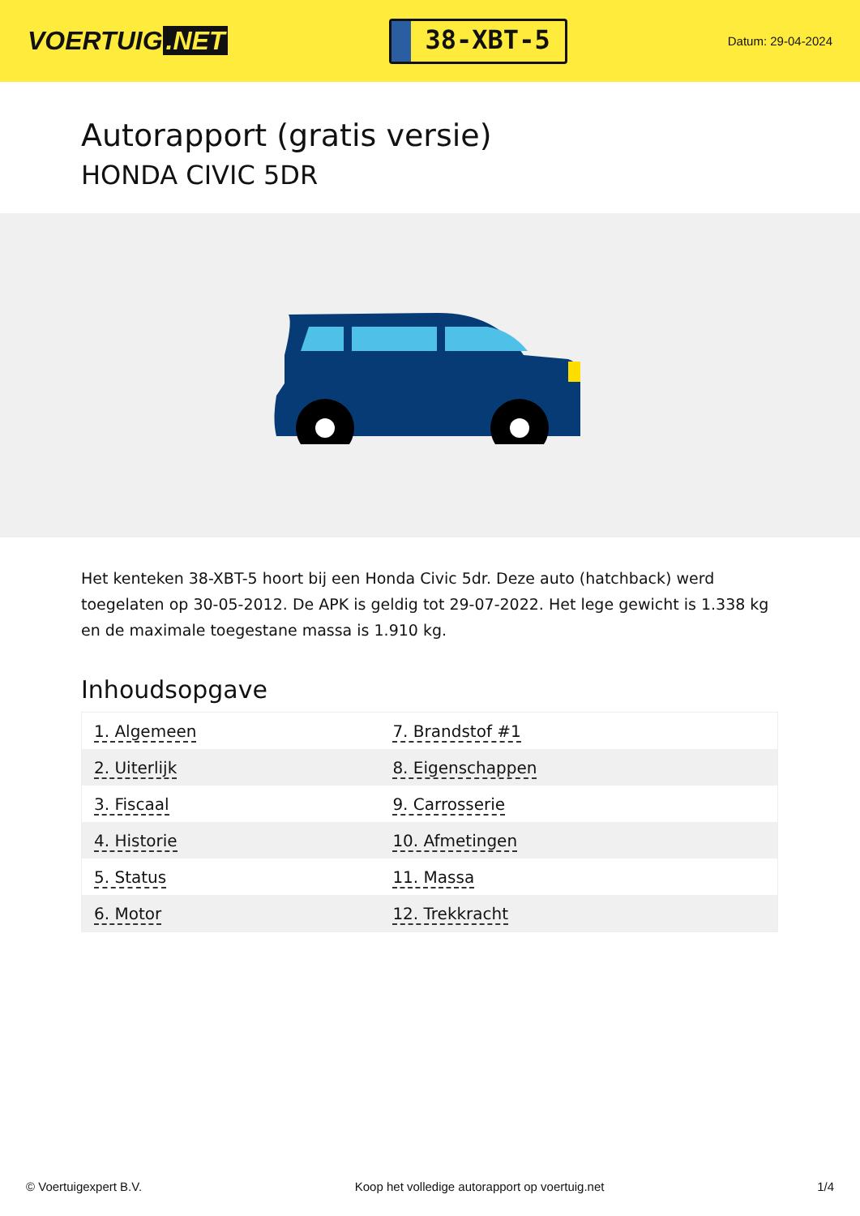VOERTUIG.NET
38-XBT-5
Datum: 29-04-2024
Autorapport (gratis versie)
HONDA CIVIC 5DR
Het kenteken 38-XBT-5 hoort bij een Honda Civic 5dr. Deze auto (hatchback) werd toegelaten op 30-05-2012. De APK is geldig tot 29-07-2022. Het lege gewicht is 1.338 kg en de maximale toegestane massa is 1.910 kg.
Inhoudsopgave
| 1. Algemeen | 7. Brandstof #1 |
| 2. Uiterlijk | 8. Eigenschappen |
| 3. Fiscaal | 9. Carrosserie |
| 4. Historie | 10. Afmetingen |
| 5. Status | 11. Massa |
| 6. Motor | 12. Trekkracht |
© Voertuigexpert B.V. Koop het volledige autorapport op voertuig.net 1/4